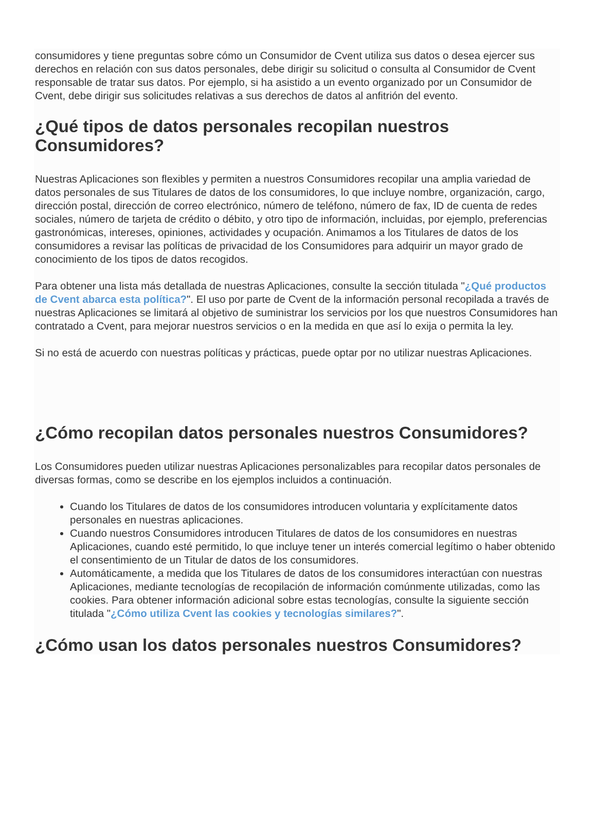consumidores y tiene preguntas sobre cómo un Consumidor de Cvent utiliza sus datos o desea ejercer sus derechos en relación con sus datos personales, debe dirigir su solicitud o consulta al Consumidor de Cvent responsable de tratar sus datos. Por ejemplo, si ha asistido a un evento organizado por un Consumidor de Cvent, debe dirigir sus solicitudes relativas a sus derechos de datos al anfitrión del evento.
¿Qué tipos de datos personales recopilan nuestros Consumidores?
Nuestras Aplicaciones son flexibles y permiten a nuestros Consumidores recopilar una amplia variedad de datos personales de sus Titulares de datos de los consumidores, lo que incluye nombre, organización, cargo, dirección postal, dirección de correo electrónico, número de teléfono, número de fax, ID de cuenta de redes sociales, número de tarjeta de crédito o débito, y otro tipo de información, incluidas, por ejemplo, preferencias gastronómicas, intereses, opiniones, actividades y ocupación. Animamos a los Titulares de datos de los consumidores a revisar las políticas de privacidad de los Consumidores para adquirir un mayor grado de conocimiento de los tipos de datos recogidos.
Para obtener una lista más detallada de nuestras Aplicaciones, consulte la sección titulada "¿Qué productos de Cvent abarca esta política?". El uso por parte de Cvent de la información personal recopilada a través de nuestras Aplicaciones se limitará al objetivo de suministrar los servicios por los que nuestros Consumidores han contratado a Cvent, para mejorar nuestros servicios o en la medida en que así lo exija o permita la ley.
Si no está de acuerdo con nuestras políticas y prácticas, puede optar por no utilizar nuestras Aplicaciones.
¿Cómo recopilan datos personales nuestros Consumidores?
Los Consumidores pueden utilizar nuestras Aplicaciones personalizables para recopilar datos personales de diversas formas, como se describe en los ejemplos incluidos a continuación.
Cuando los Titulares de datos de los consumidores introducen voluntaria y explícitamente datos personales en nuestras aplicaciones.
Cuando nuestros Consumidores introducen Titulares de datos de los consumidores en nuestras Aplicaciones, cuando esté permitido, lo que incluye tener un interés comercial legítimo o haber obtenido el consentimiento de un Titular de datos de los consumidores.
Automáticamente, a medida que los Titulares de datos de los consumidores interactúan con nuestras Aplicaciones, mediante tecnologías de recopilación de información comúnmente utilizadas, como las cookies. Para obtener información adicional sobre estas tecnologías, consulte la siguiente sección titulada "¿Cómo utiliza Cvent las cookies y tecnologías similares?".
¿Cómo usan los datos personales nuestros Consumidores?